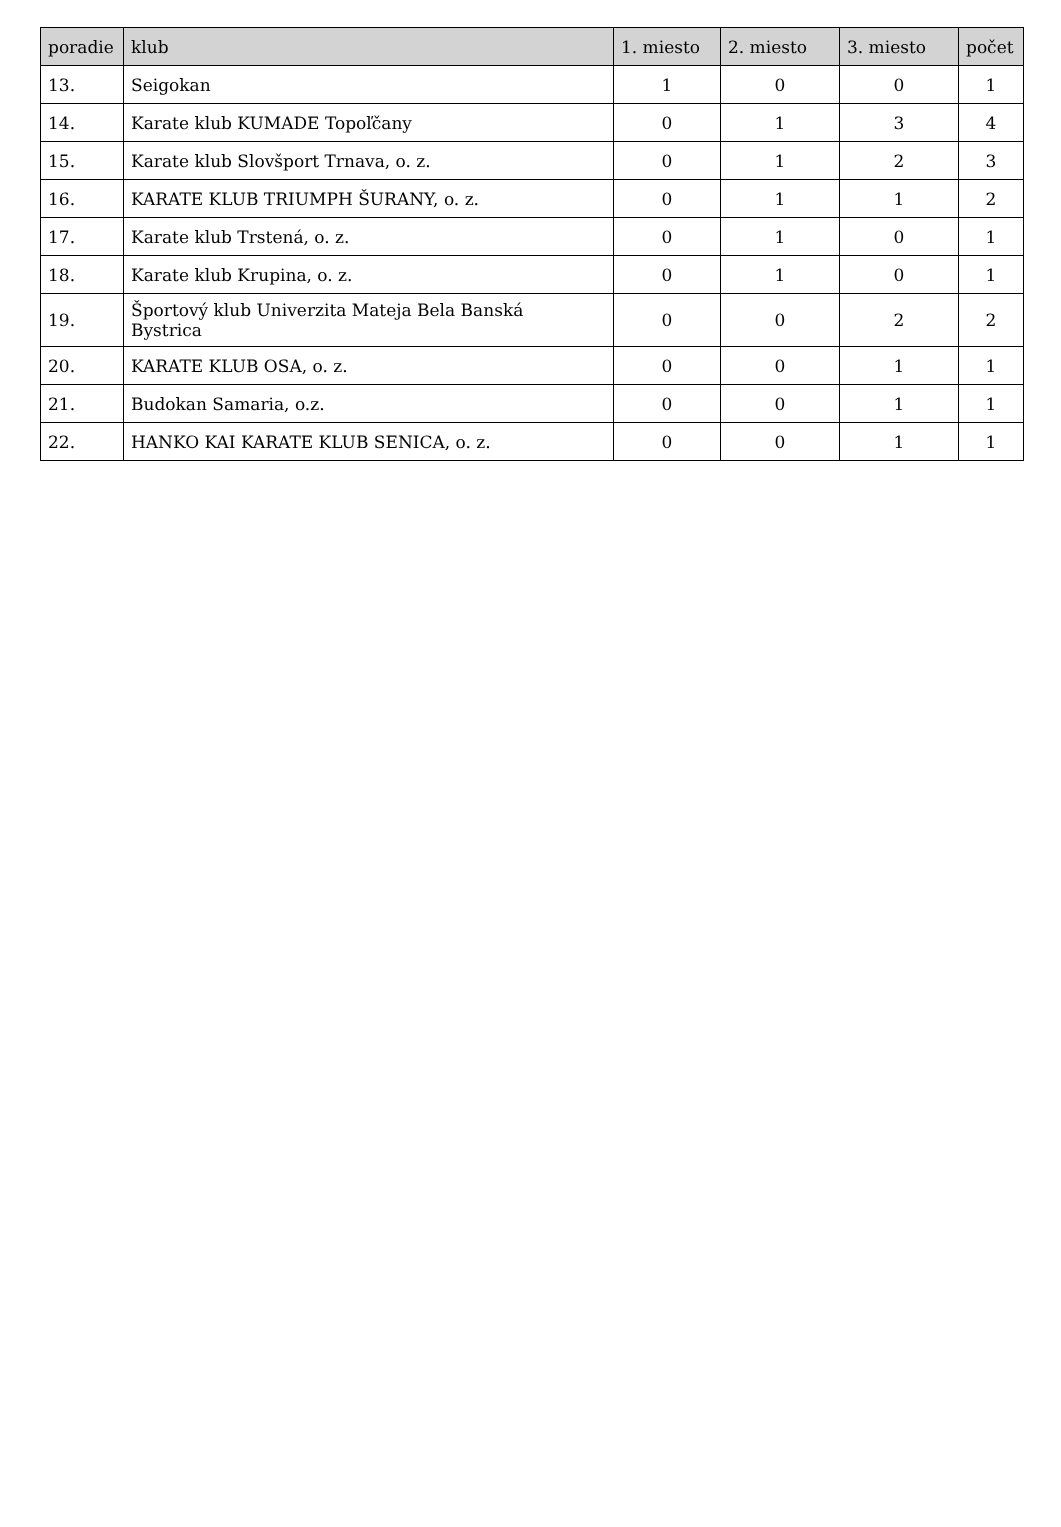| poradie | klub | 1. miesto | 2. miesto | 3. miesto | počet |
| --- | --- | --- | --- | --- | --- |
| 13. | Seigokan | 1 | 0 | 0 | 1 |
| 14. | Karate klub KUMADE Topoľčany | 0 | 1 | 3 | 4 |
| 15. | Karate klub Slovšport Trnava, o. z. | 0 | 1 | 2 | 3 |
| 16. | KARATE KLUB TRIUMPH ŠURANY, o. z. | 0 | 1 | 1 | 2 |
| 17. | Karate klub Trstená, o. z. | 0 | 1 | 0 | 1 |
| 18. | Karate klub Krupina, o. z. | 0 | 1 | 0 | 1 |
| 19. | Športový klub Univerzita Mateja Bela Banská Bystrica | 0 | 0 | 2 | 2 |
| 20. | KARATE KLUB OSA, o. z. | 0 | 0 | 1 | 1 |
| 21. | Budokan Samaria, o.z. | 0 | 0 | 1 | 1 |
| 22. | HANKO KAI KARATE KLUB SENICA, o. z. | 0 | 0 | 1 | 1 |